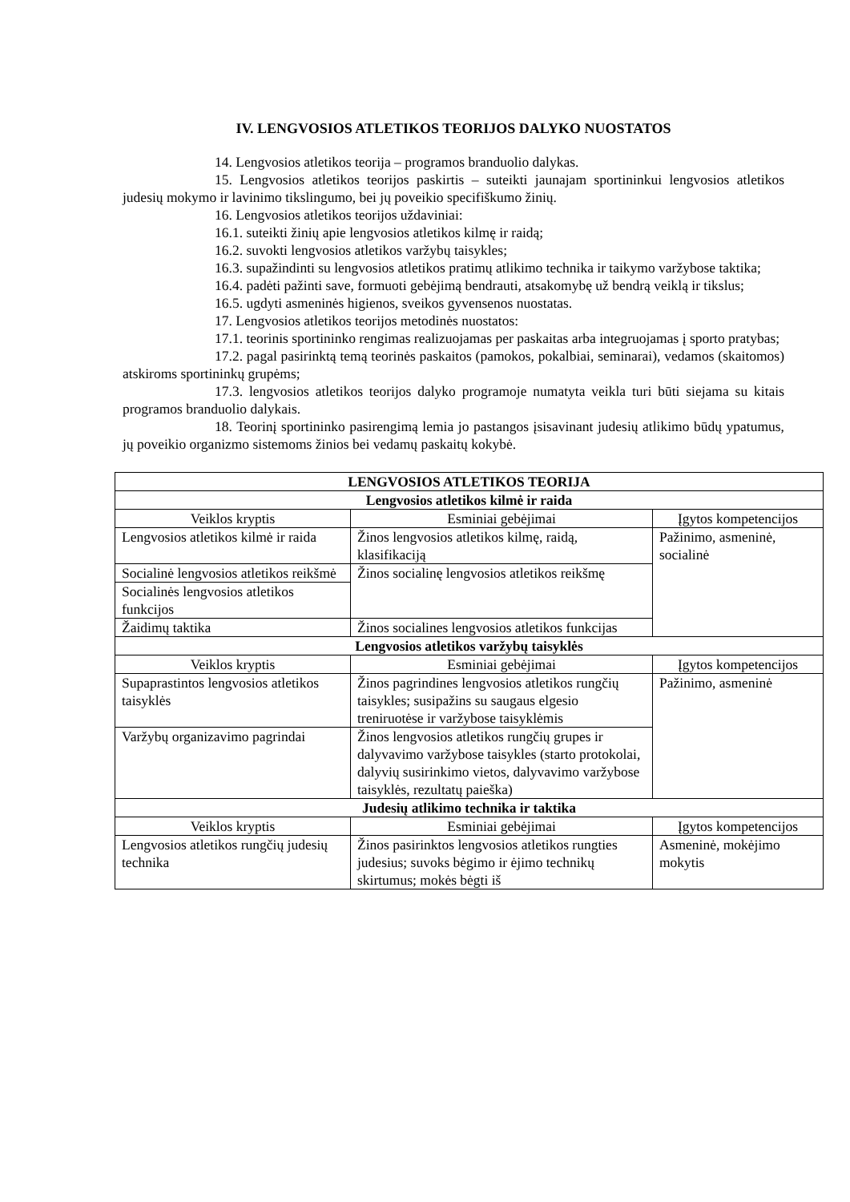IV. LENGVOSIOS ATLETIKOS TEORIJOS DALYKO NUOSTATOS
14. Lengvosios atletikos teorija – programos branduolio dalykas.
15. Lengvosios atletikos teorijos paskirtis – suteikti jaunajam sportininkui lengvosios atletikos judesių mokymo ir lavinimo tikslingumo, bei jų poveikio specifiškumo žinių.
16. Lengvosios atletikos teorijos uždaviniai:
16.1. suteikti žinių apie lengvosios atletikos kilmę ir raidą;
16.2. suvokti lengvosios atletikos varžybų taisykles;
16.3. supažindinti su lengvosios atletikos pratimų atlikimo technika ir taikymo varžybose taktika;
16.4. padėti pažinti save, formuoti gebėjimą bendrauti, atsakomybę už bendrą veiklą ir tikslus;
16.5. ugdyti asmeninės higienos, sveikos gyvensenos nuostatas.
17. Lengvosios atletikos teorijos metodinės nuostatos:
17.1. teorinis sportininko rengimas realizuojamas per paskaitas arba integruojamas į sporto pratybas;
17.2. pagal pasirinktą temą teorinės paskaitos (pamokos, pokalbiai, seminarai), vedamos (skaitomos) atskiroms sportininkų grupėms;
17.3. lengvosios atletikos teorijos dalyko programoje numatyta veikla turi būti siejama su kitais programos branduolio dalykais.
18. Teorinį sportininko pasirengimą lemia jo pastangos įsisavinant judesių atlikimo būdų ypatumus, jų poveikio organizmo sistemoms žinios bei vedamų paskaitų kokybė.
| LENGVOSIOS ATLETIKOS TEORIJA | | |
| Lengvosios atletikos kilmė ir raida | | |
| Veiklos kryptis | Esminiai gebėjimai | Įgytos kompetencijos |
| Lengvosios atletikos kilmė ir raida | Žinos lengvosios atletikos kilmę, raidą, klasifikaciją | Pažinimo, asmeninė, socialinė |
| Socialinė lengvosios atletikos reikšmė | Žinos socialinę lengvosios atletikos reikšmę | |
| Socialinės lengvosios atletikos funkcijos | | |
| Žaidimų taktika | Žinos socialines lengvosios atletikos funkcijas | |
| Lengvosios atletikos varžybų taisyklės | | |
| Veiklos kryptis | Esminiai gebėjimai | Įgytos kompetencijos |
| Supaprastintos lengvosios atletikos taisyklės | Žinos pagrindines lengvosios atletikos rungčių taisykles; susipažins su saugaus elgesio treniruotėse ir varžybose taisyklėmis | Pažinimo, asmeninė |
| Varžybų organizavimo pagrindai | Žinos lengvosios atletikos rungčių grupes ir dalyvavimo varžybose taisykles (starto protokolai, dalyvių susirinkimo vietos, dalyvavimo varžybose taisyklės, rezultatų paieška) | |
| Judesių atlikimo technika ir taktika | | |
| Veiklos kryptis | Esminiai gebėjimai | Įgytos kompetencijos |
| Lengvosios atletikos rungčių judesių technika | Žinos pasirinktos lengvosios atletikos rungties judesius; suvoks bėgimo ir ėjimo technikų skirtumus; mokės bėgti iš | Asmeninė, mokėjimo mokytis |